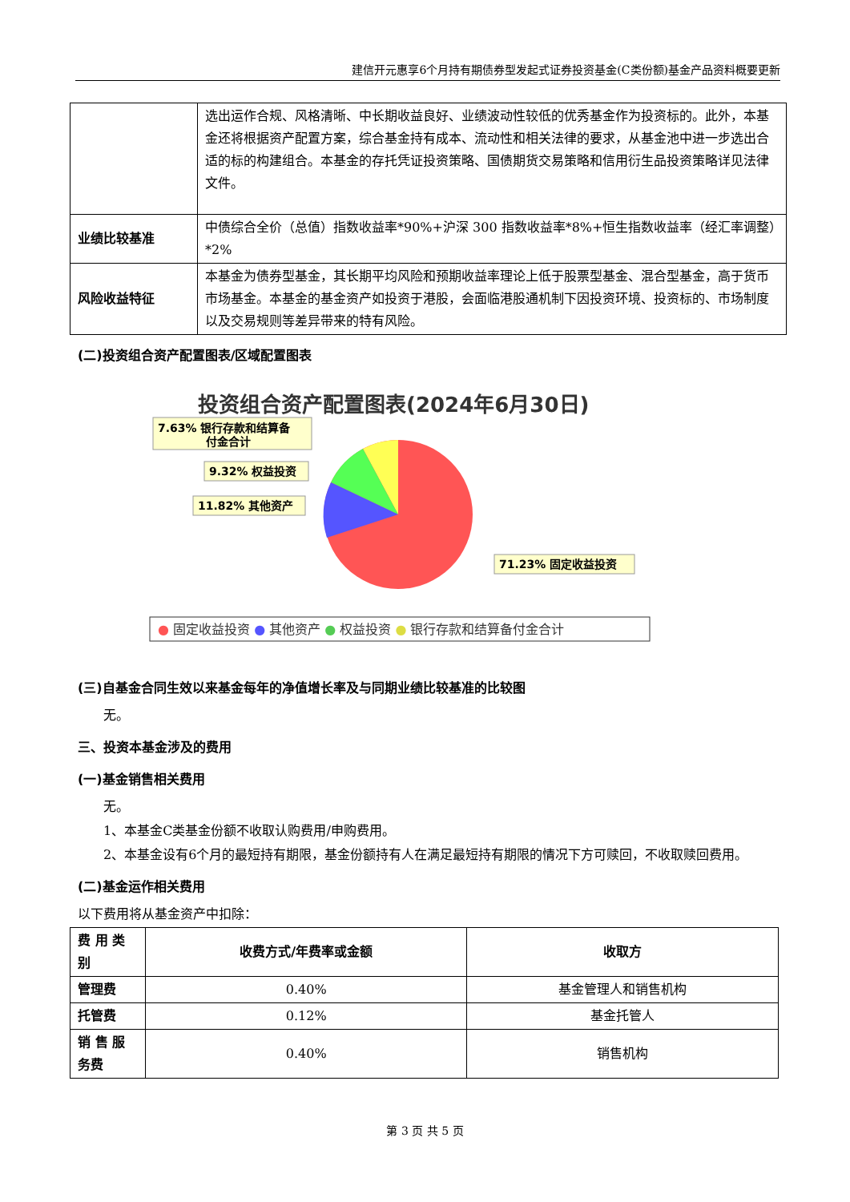建信开元惠享6个月持有期债券型发起式证券投资基金(C类份额)基金产品资料概要更新
| | 选出运作合规、风格清晰、中长期收益良好、业绩波动性较低的优秀基金作为投资标的。此外，本基金还将根据资产配置方案，综合基金持有成本、流动性和相关法律的要求，从基金池中进一步选出合适的标的构建组合。本基金的存托凭证投资策略、国债期货交易策略和信用衍生品投资策略详见法律文件。 |
| 业绩比较基准 | 中债综合全价（总值）指数收益率*90%+沪深 300 指数收益率*8%+恒生指数收益率（经汇率调整）*2% |
| 风险收益特征 | 本基金为债券型基金，其长期平均风险和预期收益率理论上低于股票型基金、混合型基金，高于货币市场基金。本基金的基金资产如投资于港股，会面临港股通机制下因投资环境、投资标的、市场制度以及交易规则等差异带来的特有风险。 |
(二)投资组合资产配置图表/区域配置图表
投资组合资产配置图表(2024年6月30日)
7.63% 银行存款和结算备
付金合计
9.32% 权益投资
11.82% 其他资产
71.23% 固定收益投资
● 固定收益投资 ● 其他资产 ● 权益投资 ● 银行存款和结算备付金合计
(三)自基金合同生效以来基金每年的净值增长率及与同期业绩比较基准的比较图
无。
三、投资本基金涉及的费用
(一)基金销售相关费用
无。
1、本基金C类基金份额不收取认购费用/申购费用。
2、本基金设有6个月的最短持有期限，基金份额持有人在满足最短持有期限的情况下方可赎回，不收取赎回费用。
(二)基金运作相关费用
以下费用将从基金资产中扣除：
| 费 用 类别 | 收费方式/年费率或金额 | 收取方 |
| --- | --- | --- |
| 管理费 | 0.40% | 基金管理人和销售机构 |
| 托管费 | 0.12% | 基金托管人 |
| 销 售 服务费 | 0.40% | 销售机构 |
第 3 页 共 5 页